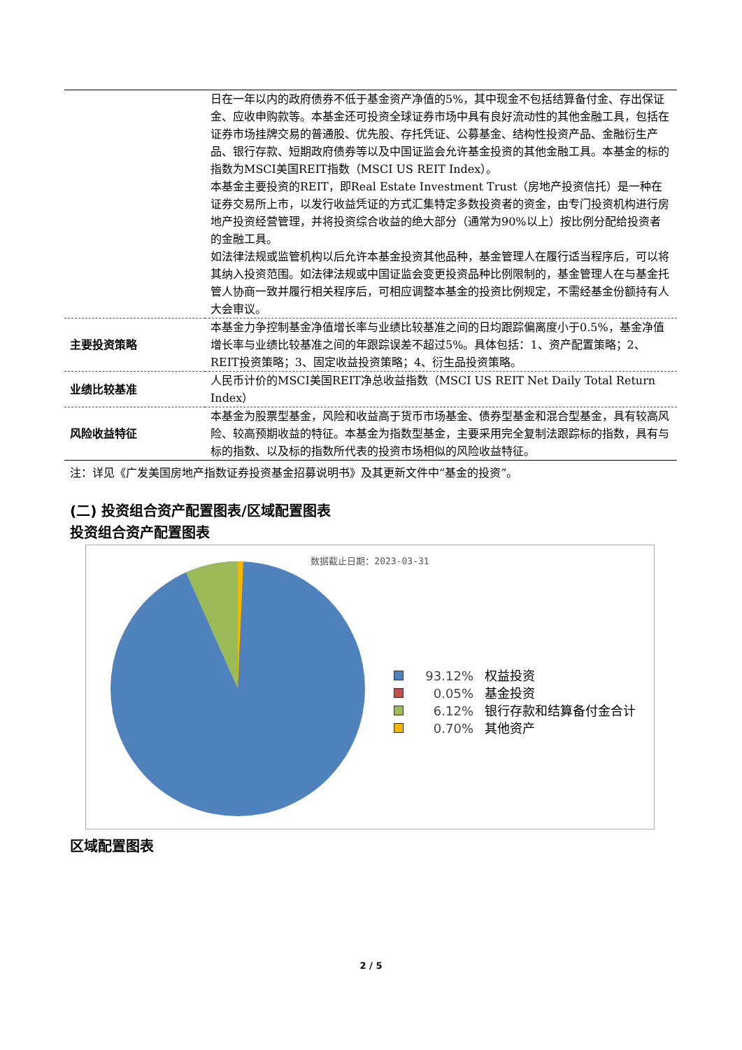| | 日在一年以内的政府债券不低于基金资产净值的5%，其中现金不包括结算备付金、存出保证金、应收申购款等。本基金还可投资全球证券市场中具有良好流动性的其他金融工具，包括在证券市场挂牌交易的普通股、优先股、存托凭证、公募基金、结构性投资产品、金融衍生产品、银行存款、短期政府债券等以及中国证监会允许基金投资的其他金融工具。本基金的标的指数为MSCI美国REIT指数（MSCI US REIT Index）。 本基金主要投资的REIT，即Real Estate Investment Trust（房地产投资信托）是一种在证券交易所上市，以发行收益凭证的方式汇集特定多数投资者的资金，由专门投资机构进行房地产投资经营管理，并将投资综合收益的绝大部分（通常为90%以上）按比例分配给投资者的金融工具。 如法律法规或监管机构以后允许本基金投资其他品种，基金管理人在履行适当程序后，可以将其纳入投资范围。如法律法规或中国证监会变更投资品种比例限制的，基金管理人在与基金托管人协商一致并履行相关程序后，可相应调整本基金的投资比例规定，不需经基金份额持有人大会审议。 |
| 主要投资策略 | 本基金力争控制基金净值增长率与业绩比较基准之间的日均跟踪偏离度小于0.5%，基金净值增长率与业绩比较基准之间的年跟踪误差不超过5%。具体包括：1、资产配置策略；2、REIT投资策略；3、固定收益投资策略；4、衍生品投资策略。 |
| 业绩比较基准 | 人民币计价的MSCI美国REIT净总收益指数（MSCI US REIT Net Daily Total Return Index） |
| 风险收益特征 | 本基金为股票型基金，风险和收益高于货币市场基金、债券型基金和混合型基金，具有较高风险、较高预期收益的特征。本基金为指数型基金，主要采用完全复制法跟踪标的指数，具有与标的指数、以及标的指数所代表的投资市场相似的风险收益特征。 |
注：详见《广发美国房地产指数证券投资基金招募说明书》及其更新文件中“基金的投资”。
(二) 投资组合资产配置图表/区域配置图表
投资组合资产配置图表
数据截止日期：2023-03-31
93.12% 权益投资
0.05% 基金投资
6.12% 银行存款和结算备付金合计
0.70% 其他资产
区域配置图表
2 / 5